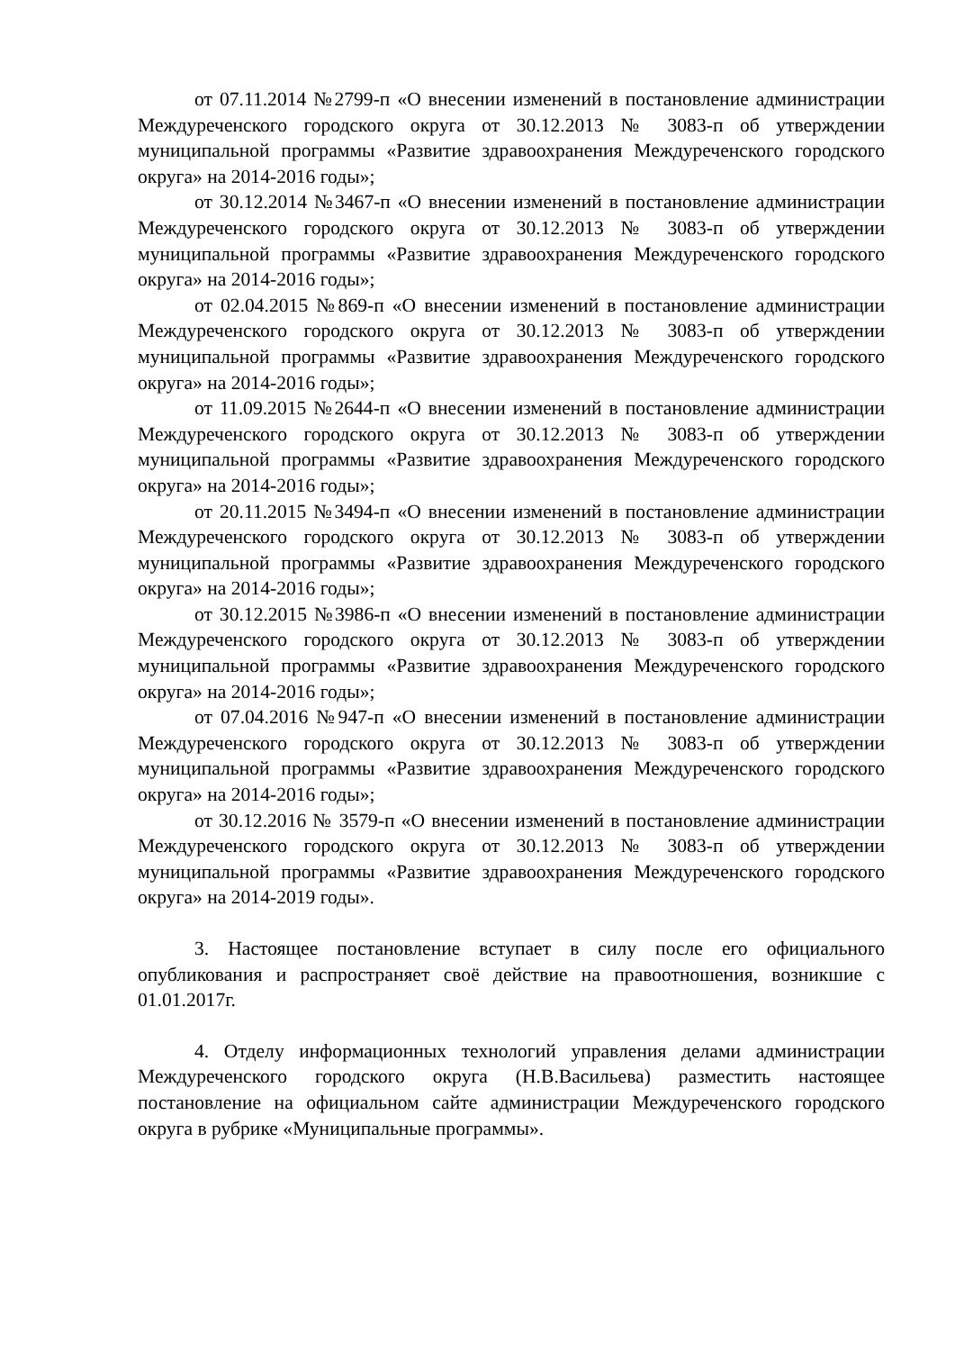от 07.11.2014 №2799-п «О внесении изменений в постановление администрации Междуреченского городского округа от 30.12.2013 № 3083-п об утверждении муниципальной программы «Развитие здравоохранения Междуреченского городского округа» на 2014-2016 годы»;
от 30.12.2014 №3467-п «О внесении изменений в постановление администрации Междуреченского городского округа от 30.12.2013 № 3083-п об утверждении муниципальной программы «Развитие здравоохранения Междуреченского городского округа» на 2014-2016 годы»;
от 02.04.2015 №869-п «О внесении изменений в постановление администрации Междуреченского городского округа от 30.12.2013 № 3083-п об утверждении муниципальной программы «Развитие здравоохранения Междуреченского городского округа» на 2014-2016 годы»;
от 11.09.2015 №2644-п «О внесении изменений в постановление администрации Междуреченского городского округа от 30.12.2013 № 3083-п об утверждении муниципальной программы «Развитие здравоохранения Междуреченского городского округа» на 2014-2016 годы»;
от 20.11.2015 №3494-п «О внесении изменений в постановление администрации Междуреченского городского округа от 30.12.2013 № 3083-п об утверждении муниципальной программы «Развитие здравоохранения Междуреченского городского округа» на 2014-2016 годы»;
от 30.12.2015 №3986-п «О внесении изменений в постановление администрации Междуреченского городского округа от 30.12.2013 № 3083-п об утверждении муниципальной программы «Развитие здравоохранения Междуреченского городского округа» на 2014-2016 годы»;
от 07.04.2016 №947-п «О внесении изменений в постановление администрации Междуреченского городского округа от 30.12.2013 № 3083-п об утверждении муниципальной программы «Развитие здравоохранения Междуреченского городского округа» на 2014-2016 годы»;
от 30.12.2016 № 3579-п «О внесении изменений в постановление администрации Междуреченского городского округа от 30.12.2013 № 3083-п об утверждении муниципальной программы «Развитие здравоохранения Междуреченского городского округа» на 2014-2019 годы».
3. Настоящее постановление вступает в силу после его официального опубликования и распространяет своё действие на правоотношения, возникшие с 01.01.2017г.
4. Отделу информационных технологий управления делами администрации Междуреченского городского округа (Н.В.Васильева) разместить настоящее постановление на официальном сайте администрации Междуреченского городского округа в рубрике «Муниципальные программы».